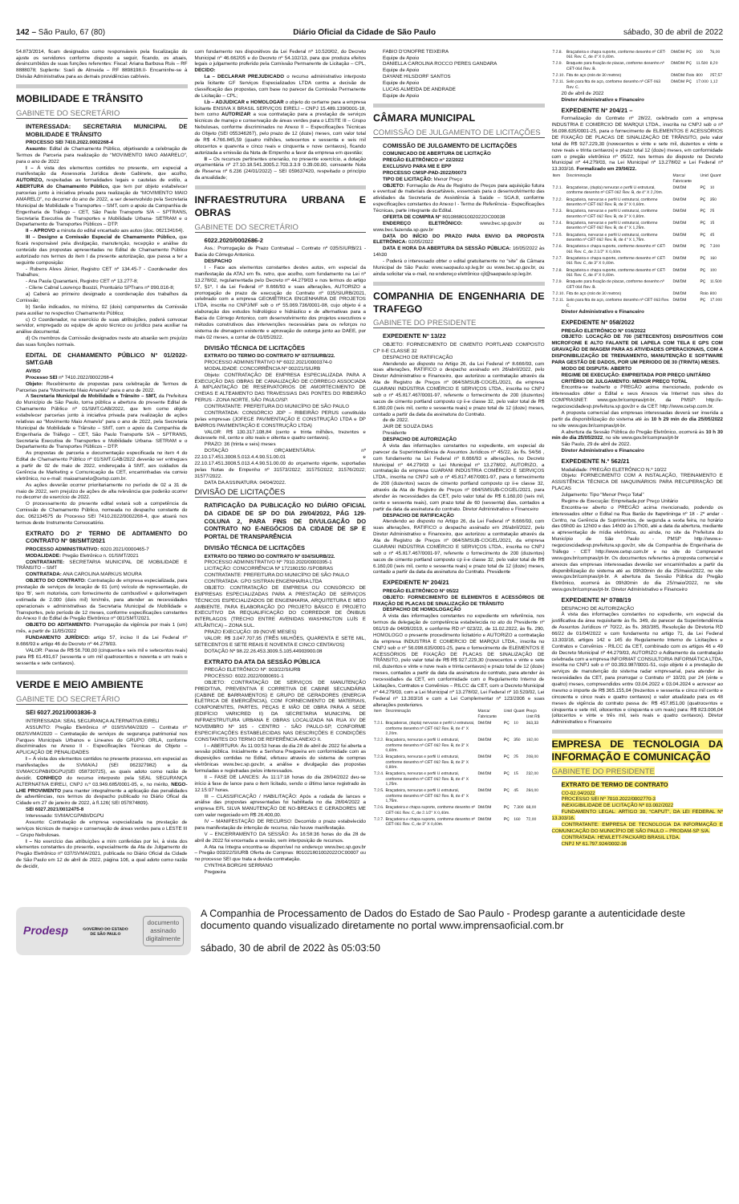142 – São Paulo, 67 (80) Diário Oficial da Cidade de São Paulo sábado, 30 de abril de 2022
54.873/2014, ficam designados como responsáveis pela fiscalização do ajuste os servidores conforme disposto a seguir, ficando, os atuais, desincumbidos de suas funções referentes: Fiscal: Ariana Barbosa Ruis – RF 8888078; Suplente: Sueli de Almeida – RF 8898198.II- Encaminhe-se à Divisão Administrativa para as demais providências cabíveis.
MOBILIDADE E TRÂNSITO
GABINETE DO SECRETÁRIO
INTERESSADA: SECRETARIA MUNICIPAL DE MOBILIDADE E TRÂNSITO
PROCESSO SEI 7410.2022.0002268-4
Assunto: Edital de Chamamento Público, objetivando a celebração de Termos de Parceria para realização do “MOVIMENTO MAIO AMARELO”, para o ano de 2022
I – À vista dos elementos contidos no presente, em especial a manifestação da Assessoria Jurídica deste Gabinete, que acolho, AUTORIZO, respeitadas as formalidades legais e cautelas de estilo, a ABERTURA do Chamamento Público, que tem por objeto estabelecer parcerias junto à iniciativa privada para realização do “MOVIMENTO MAIO AMARELO”, no decorrer do ano de 2022, a ser desenvolvido pela Secretaria Municipal de Mobilidade e Transportes – SMT, com o apoio da Companhia de Engenharia de Tráfego – CET, São Paulo Transporte S/A – SPTRANS, Secretaria Executiva de Transportes e Mobilidade Urbana- SETRAM e o Departamento de Transportes Públicos – DTP.
II – APROVO a minuta do edital encartado aos autos (doc. 062134164).
III – Designo a Comissão Especial de Chamamento Público, que ficará responsável pela divulgação, manutenção, recepção e análise do conteúdo das propostas apresentadas no Edital de Chamamento Público autorizado nos termos do item I da presente autorização, que passa a ter a seguinte composição:
- Rubens Alves Júnior, Registro CET nº 134.45-7 - Coordenador dos Trabalhos;
- Ana Paula Quarantani, Registro CET nº 13.277-8;
- Cilene Cabral Lourenço Buozzi, Prontuário SPTrans nº 090.016-8;
a) Caberá ao primeiro designado a coordenação dos trabalhos da Comissão;
b) Serão indicados, no mínimo, 02 (dois) componentes da Comissão para auxiliar no respectivo Chamamento Público;
c) O Coordenador, no exercício de suas atribuições, poderá convocar servidor, empregado ou equipe de apoio técnico ou jurídico para auxiliar na análise documental.
d) Os membros da Comissão designados neste ato atuarão sem prejuízo das suas funções normais.
EDITAL DE CHAMAMENTO PÚBLICO Nº 01/2022-SMT.GAB
AVISO
Processo SEI nº 7410.2022/0002268-4
Objeto: Recebimento de propostas para celebração de Termos de Parcerias para “Movimento Maio Amarelo” para o ano de 2022.
A Secretaria Municipal de Mobilidade e Trânsito – SMT, da Prefeitura do Município de São Paulo, torna pública a abertura do presente Edital de Chamamento Público nº 01/SMT.GAB/2022, que tem como objeto estabelecer parcerias junto à iniciativa privada para realização de ações relativas ao “Movimento Maio Amarelo” para o ano de 2022, pela Secretaria Municipal de Mobilidade e Trânsito – SMT, com o apoio da Companhia de Engenharia de Tráfego – CET, São Paulo Transporte S/A – SPTRANS, Secretaria Executiva de Transportes e Mobilidade Urbana- SETRAM e o Departamento de Transportes Públicos – DTP.
As propostas de parceria e documentação especificada no item 4 do Edital de Chamamento Público nº 01/SMT.GAB/2022 deverão ser entregues a partir de 02 de maio de 2022, endereçada à SMT, aos cuidados da Gerência de Marketing e Comunicação da CET, encaminhadas via correio eletrônico, no e-mail: maioamarelo@cetsp.com.br.
As ações deverão ocorrer prioritariamente no período de 02 a 31 de maio de 2022, sem prejuízo de ações de alta relevância que poderão ocorrer no decorrer do exercício de 2022.
O processamento do presente edital estará sob a competência da Comissão de Chamamento Público, nomeada no despacho constante do doc. 062134575 do Processo SEI 7410.2022/0002268-4, que atuará nos termos deste Instrumento Convocatório.
EXTRATO DO 2º TERMO DE ADITAMENTO DO CONTRATO Nº 08/SMT/2021
PROCESSO ADMINISTRATIVO: 6020.2021/0000465-7
MODALIDADE: Pregão Eletrônico n. 01/SMT/2021
CONTRATANTE: SECRETARIA MUNICIPAL DE MOBILIDADE E TRÂNSITO – SMT
CONTRATADA: ANA CAROLINA MARKUS MOURA
OBJETO DO CONTRATO: Contratação de empresa especializada, para prestação de serviços de locação de 01 (um) veículo de representação, do tipo ‘B’, sem motorista, com fornecimento de combustível e quilometragem estimada de 2.000 (dois mil) km/mês, para atender as necessidades operacionais e administrativas da Secretaria Municipal de Mobilidade e Transportes, pelo período de 12 meses, conforme especificações constantes do Anexo II do Edital de Pregão Eletrônico nº 001/SMT/2021.
OBJETO DO ADITAMENTO: Prorrogação da vigência por mais 1 (um) mês, a partir de 11/05/2022
FUNDAMENTO JURÍDICO: artigo 57, inciso II da Lei Federal nº 8.666/93 e artigo 46 do Decreto nº 44.279/03.
VALOR: Passa de R$ 56.700,00 (cinquenta e seis mil e setecentos reais) para R$ 61.491,67 (sessenta e um mil quatrocentos e noventa e um reais e sessenta e sete centavos).
VERDE E MEIO AMBIENTE
GABINETE DO SECRETÁRIO
SEI 6027.2021/0003836-3
INTERESSADA: SEAL SEGURANÇA ALTERNATIVA EIRELI
ASSUNTO: Pregão Eletrônico nº 019/SVMA/2020 – Contrato nº 062/SVMA/2020 – Contratação de serviços de segurança patrimonial nos Parques Municipais Urbanos e Lineares do GRUPO ORLA, conforme discriminados no Anexo II - Especificações Técnicas do Objeto – APLICAÇÃO DE PENALIDADES
I – À vista dos elementos contidos no presente processo, em especial as manifestações de SVMA/AJ (SEI 062327982) e da SVMA/CGPABI/DGPU(SEI 058730725), as quais adoto como razão de decidir, CONHEÇO do recurso interposto pela SEAL SEGURANÇA ALTERNATIVA EIRELI, CNPJ n.º 03.949.685/0001-05, e, no mérito, NEGO-LHE PROVIMENTO para manter integralmente a aplicação das penalidades de advertências, nos termos do despacho publicado no Diário Ofical da Cidade em 27 de janeiro de 2022, à fl.126( SEI 057874809).
SEI 6027.2021/0012475-8
Interessado: SVMA/CGPABI/DGPU
Assunto: Contratação de empresa especializada na prestação de serviços técnicos de manejo e conservação de áreas verdes para o LESTE III – Grupo Nebulosas.
I – No exercício das atribuições a mim conferidas por lei, à vista dos elementos constantes do presente, especialmente da Ata de Julgamento do Pregão Eletrônico nº 037/SVMA/2021, publicada no Diário Oficial da Cidade de São Paulo em 12 de abril de 2022, página 106, a qual adoto como razão de decidir,
com fundamento nos dispositivos da Lei Federal nº 10.520/02, do Decreto Municipal nº 46.662/05 e do Decreto nº 54.102/13, para que produza efeitos legais o julgamento proferido pela Comissão Permanente de Licitação – CPL, DECIDO:
I.a – DECLARAR PREJUDICADO o recurso administrativo interposto pela licitante GF Serviços Especializados LTDA contra a decisão de classificação das propostas, com base no parecer da Comissão Permanente de Licitação – CPL;
I.b – ADJUDICAR e HOMOLOGAR o objeto do certame para a empresa licitante ENSIVA X BRASIL SERVIÇOS EIRELI – CNPJ 15.489.139/0001-18, bem como AUTORIZAR a sua contratação para a prestação de serviços técnicos de manejo e conservação de áreas verdes para o LESTE III – Grupo Nebulosas, conforme discriminados no Anexo II – Especificações Técnicas do Objeto (SEI 055346267), pelo prazo de 12 (doze) meses, com valor total de R$ 4.766.845,59 (quatro milhões, setecentos e sessenta e seis mil oitocentos e quarenta e cinco reais e cinquenta e nove centavos), ficando autorizada a emissão da Nota de Empenho a favor da empresa em questão;
II – Os recursos pertinentes onerarão, no presente exercício, a dotação orçamentária nº 27.10.18.541.3005.2.703.3.3.9 0.39.00.00, consoante Nota de Reserva nº 6.236 (24/01/2022) – SEI 059637420, respeitado o princípio da anualidade;
INFRAESTRUTURA URBANA E OBRAS
GABINETE DO SECRETÁRIO
6022.2020/0002686-2
Ass.: Prorrogação de Prazo Contratual – Contrato nº 035/SIURB/21 - Bacia do Córrego Antonico.
DESPACHO
I - Face aos elementos constantes destes autos, em especial da manifestação da ATAJ em fls. retro, que acolho, com fundamento na Lei nº 13.278/02, regulamentada pelo Decreto nº 44.279/03 e nos termos do artigo 57, §1º, I da Lei Federal nº 8.666/93 e suas alterações, AUTORIZO a prorrogação de prazo de execução do Contrato nº 035/SIURB/2021, celebrado com a empresa GEOMÉTRICA ENGENHARIA DE PROJETOS LTDA, inscrita no CNPJ/MF sob o nº 55.069.736/0001-08, cujo objeto é a elaboração dos estudos hidrológico e hidráulico e de alternativas para a Bacia do Córrego Antonico, com desenvolvimento dos projetos executivos e métodos construtivos das intervenções necessárias para os reforços no sistema de drenagem existente e aprovação de outorga junto ao DAEE, por mais 02 meses, a contar de 01/05/2022.
DIVISÃO TÉCNICA DE LICITAÇÕES
EXTRATO DO TERMO DO CONTRATO Nº 037/SIURB/22.
PROCESSO ADMINISTRATIVO Nº 6022.2021/0000374-0
MODALIDADE: CONCORRÊNCIA Nº 002/21/SIURB
Objeto: CONTRATAÇÃO DE EMPRESA ESPECIALIZADA PARA A EXECUÇÃO DAS OBRAS DE CANALIZAÇÃO DE CÓRREGO ASSOCIADA À IMPLANTAÇÃO DE RESERVATÓRIOS DE AMORTECIMENTO DE CHEIAS E ALTEAMENTO DAS TRAVESSIAS DAS PONTES DO RIBEIRÃO PERUS - ZONA NORTE, SÃO PAULO/SP.
CONTRATANTE: PREFEITURA DO MUNICÍPIO DE SÃO PAULO
CONTRATADA: CONSÓRCIO JDP – RIBEIRÃO PERUS constituído pelas empresas (JOFEGE PAVIMENTAÇÃO E CONSTRUÇÃO LTDA e DP BARROS PAVIMENTAÇÃO E CONSTRUÇÃO LTDA)
VALOR: R$ 130.317.108,84 (cento e trinta milhões, trezentos e dezessete mil, cento e oito reais e oitenta e quatro centavos).
PRAZO: 36 (trinta e seis) meses
DOTAÇÃO ORÇAMENTÁRIA: nº 22.10.17.451.3008.5.013.4.4.90.51.00.01 e 22.10.17.451.3008.5.013.4.4.90.51.00.00 do orçamento vigente, suportadas pelas Notas de Empenho nº 31573/2022; 31575/2022; 31576/2022; 31577/2022.
DATA DA ASSINATURA: 04/04/2022.
DIVISÃO DE LICITAÇÕES
RATIFICAÇÃO DA PUBLICAÇÃO NO DIÁRIO OFICIAL DA CIDADE DE SP DO DIA 29/04/2022, PÁG 129- COLUNA 2, PARA FINS DE DIVULGAÇÃO DO CONTRATO NO E-NEGÓCIOS DA CIDADE DE SP E PORTAL DE TRANSPARÊNCIA
DIVISÃO TÉCNICA DE LICITAÇÕES
EXTRATO DO TERMO DO CONTRATO Nº 034/SIURB/22.
PROCESSO ADMINISTRATIVO Nº 7910.2020/0000395-1
LICITAÇÃO: CONCORRÊNCIA Nº 172180150 /SPOBRAS
CONTRATANTE: PREFEITURA DO MUNICÍPIO DE SÃO PAULO
CONTRATADA: GPO SISTRAN ENGENHARIA LTDA
OBJETO: CONTRATAÇÃO DE EMPRESA OU CONSÓRCIO DE EMPRESAS ESPECIALIZADAS PARA A PRESTAÇÃO DE SERVIÇOS TÉCNICOS ESPECIALIZADOS DE ENGENHARIA, ARQUITETURA E MEIO AMBIENTE, PARA ELABORAÇÃO DO PROJETO BÁSICO E PROJETO EXECUTIVO DA REQUALIFICAÇÃO DO CORREDOR DE ÔNIBUS INTERLAGOS (TRECHO ENTRE AVENIDAS WASHINGTON LUÍS E ATLÂNTICA) – ZONA SUL.
PRAZO EXECUÇÃO: 09 (NOVE MESES)
VALOR: R$ 3.047.707,95 (TRÊS MILHÕES, QUARENTA E SETE MIL, SETECENTOS E SETE REAIS E NOVENTA E CINCO CENTAVOS)
DOTAÇÃO Nº 98.22.26.453.3009.5.105.44903900.08
EXTRATO DA ATA DA SESSÃO PÚBLICA
PREGÃO ELETRÔNICO Nº: 003/22/SIURB
PROCESSO: 6022.2022/0000691-1
OBJETO: CONTRATAÇÃO DE SERVIÇOS DE MANUTENÇÃO PREDITIVA, PREVENTIVA E CORRETIVA DE CABINE SECUNDÁRIA (CABINE DE BARRAMENTOS) E GRUPO DE GERADORES (ENERGIA ELÉTRICA DE EMERGÊNCIA), COM FORNECIMENTO DE MATERIAIS, COMPONENTES, PARTES, PEÇAS E MÃO DE OBRA PARA A SEDE (EDIFÍCIO VARICRED II) DA SECRETARIA MUNICIPAL DE INFRAESTRUTURA URBANA E OBRAS LOCALIZADA NA RUA XV DE NOVEMBRO Nº 165 - CENTRO - SÃO PAULO-SP, CONFORME ESPECIFICAÇÕES ESTABELECIDAS NAS DESCRIÇÕES E CONDIÇÕES CONSTANTES DO TERMO DE REFERÊNCIA ANEXO II.
I – ABERTURA: Às 11:00:53 horas do dia 28 de abril de 2022 foi aberta a sessão pública. Inicialmente a Senhora Pregoeira em conformidade com as disposições contidas no Edital, efetuou através do sistema de compras eletrônicas www.bec.sp.gov.br, a análise e divulgação das propostas formuladas e registradas pelos interessados.
II – FASE DE LANCES: Às 11:17:18 horas do dia 28/04/2022 deu-se início à fase de lance para o item licitado, sendo o último lance registrado às 12:15:07 horas.
III – CLASSIFICAÇÃO / HABILITAÇÃO: Após a rodada de lances e análise das propostas apresentadas foi habilitada no dia 28/04/2022 a empresa EFL SILVA MANUTENÇÃO DE NO-BREAKS E GERADORES ME com valor negociado em R$ 26.400,00.
IV – MANIFESTAÇÃO DE RECURSO: Decorrido o prazo estabelecido para manifestação de intenção de recurso, não houve manifestação.
V – ENCERRAMENTO DA SESSÃO: Às 16:58:36 horas do dia 28 de abril de 2022 foi encerrada a sessão, sem interposição de recursos.
A Ata na íntegra encontra-se disponível no endereço www.bec.sp.gov.br – Pregão 003/22/SIURB Oferta de Compras: 801021801002022OC00007 ou no processo SEI que trata a devida contratação.
CYNTHIA BORGHI SERRANO
Pregoeira
FABIO D’ONOFRE TEIXEIRA
Equipe de Apoio
DANIELLA CAROLINA ROCCO PERES GANDARA
Equipe de Apoio
DAYANE HILSDORF SANTOS
Equipe de Apoio
LUCAS ALMEIDA DE ANDRADE
Equipe de Apoio
CÂMARA MUNICIPAL
COMISSÃO DE JULGAMENTO DE LICITAÇÕES
COMISSÃO DE JULGAMENTO DE LICITAÇÕES
COMUNICADO DE ABERTURA DE LICITAÇÃO
PREGÃO ELETRÔNICO nº 22/2022
EXCLUSIVO PARA ME E EPP
PROCESSO CMSP-PAD-2022/00073
TIPO DE LICITAÇÃO: Menor Preço
OBJETO: Formação de Ata de Registro de Preços para aquisição futura e eventual de materiais descartáveis, essenciais para o desenvolvimento das atividades da Secretaria de Assistência à Saúde – SGA.8, conforme especificações constantes do Anexo I - Termo de Referência - Especificações Técnicas, parte integrante do Edital.
OFERTA DE COMPRA Nº 801086801002022OC00038
ENDEREÇO ELETRÔNICO: www.bec.sp.gov.br ou www.bec.fazenda.sp.gov.br
DATA DO INÍCIO DO PRAZO PARA ENVIO DA PROPOSTA ELETRÔNICA: 02/05/2022
DATA E HORA DA ABERTURA DA SESSÃO PÚBLICA: 16/05/2022 às 14h30
- Poderá o interessado obter o edital gratuitamente no “site” da Câmara Municipal de São Paulo: www.saopaulo.sp.leg.br ou www.bec.sp.gov.br, ou ainda solicitar via e-mail, no endereço eletrônico cjl@saopaulo.sp.leg.br.
COMPANHIA DE ENGENHARIA DE TRAFEGO
GABINETE DO PRESIDENTE
EXPEDIENTE Nº 13/22
OBJETO: FORNECIMENTO DE CIMENTO PORTLAND COMPOSTO CP II-E CLASSE 32
DESPACHO DE RATIFICAÇÃO
Atendendo ao disposto no Artigo 26, da Lei Federal nº 8.666/93, com suas alterações, RATIFICO o despacho assinado em 26/abril/2022, pelo Diretor Administrativo e Financeiro, que autorizou a contratação através da Ata de Registro de Preços nº 064/SMSUB-COGEL/2021, da empresa GUARANI INDÚSTRIA COMÉRCIO E SERVIÇOS LTDA., inscrita no CNPJ sob o nº 45.817.467/0001-97, referente o fornecimento de 200 (duzentos) sacos de cimento portland composto cp ii-e classe 32, pelo valor total de R$ 6.160,00 (seis mil, cento e sessenta reais) e prazo total de 12 (doze) meses, contado a partir da data da assinatura do Contrato.
de de 2022.
JAIR DE SOUZA DIAS
Presidente
DESPACHO DE AUTORIZAÇÃO
À vista das informações constantes no expediente, em especial do parecer da Superintendência de Assuntos Jurídicos nº 45/22, às fls. 54/56 , com fundamento na Lei Federal nº 8.666/93 e alterações, no Decreto Municipal nº 44.279/03 e Lei Municipal nº 13.278/02, AUTORIZO, a contratação da empresa GUARANI INDÚSTRIA COMÉRCIO E SERVIÇOS LTDA., inscrita no CNPJ sob o nº 45.817.467/0001-97, para o fornecimento de 200 (duzentos) sacos de cimento portland composto cp ii-e classe 32, através da Ata de Registro de Preços nº 064/SMSUB-COGEL/2021, para atender às necessidades da CET, pelo valor total de R$ 6.160,00 (seis mil, cento e sessenta reais), com prazo total de 60 (sessenta) dias, contados a partir da data da assinatura do contrato. Diretor Administrativo e Financeiro
DESPACHO DE RATIFICAÇÃO
Atendendo ao disposto no Artigo 26, da Lei Federal nº 8.666/93, com suas alterações, RATIFICO o despacho assinado em 26/abril/2022, pelo Diretor Administrativo e Financeiro, que autorizou a contratação através da Ata de Registro de Preços nº 064/SMSUB-COGEL/2021, da empresa GUARANI INDÚSTRIA COMÉRCIO E SERVIÇOS LTDA., inscrita no CNPJ sob o nº 45.817.467/0001-97, referente o fornecimento de 200 (duzentos) sacos de cimento portland composto cp ii-e classe 32, pelo valor total de R$ 6.160,00 (seis mil, cento e sessenta reais) e prazo total de 12 (doze) meses, contado a partir da data da assinatura do Contrato. Presidente
EXPEDIENTE Nº 204/21
PREGÃO ELETRÔNICO Nº 05/22
OBJETO: FORNECIMENTO DE ELEMENTOS E ACESSÓRIOS DE FIXAÇÃO DE PLACAS DE SINALIZAÇÃO DE TRÂNSITO
DESPACHO DE HOMOLOGAÇÃO
À vista das informações constantes no expediente em referência, nos termos da delegação de competência estabelecida no ato do Presidente nº 061/19 de 04/09/2019, e conforme RD nº 023/22, de 11.02.2022, às fls. 290, HOMOLOGO o presente procedimento licitatório e AUTORIZO a contratação da empresa INDUSTRIA E COMERCIO DE MARQUI LTDA., inscrita no CNPJ sob o nº 56.098.635/0001-25, para o fornecimento de ELEMENTOS E ACESSÓRIOS DE FIXAÇÃO DE PLACAS DE SINALIZAÇÃO DE TRÂNSITO, pelo valor total de R$ R$ 927.229,30 (novecentos e vinte e sete mil, duzentos e vinte e nove reais e trinta centavos) e prazo total de 12 (doze) meses, contados a partir da data da assinatura do contrato, para atender às necessidades da CET, em conformidade com o Regulamento Interno de Licitações, Contratos e Convênios – RILCC da CET, com o Decreto Municipal nº 44.279/03, com a Lei Municipal nº 13.278/02, Lei Federal nº 10.520/02, Lei Federal nº 13.303/16 e com a Lei Complementar nº 123/2006 e suas alterações posteriores.
| Item | Discriminação | Marca/ Fabricante | Unid | Quant | Preço Unit R$ |
| --- | --- | --- | --- | --- | --- |
| 7.2.1. | Braçadeiras, (dupla) nervuras e perfil U estrutural, conforme desenho nº CET-062 Rev. B, de 4" X 2,20m. | DM/DM | PÇ | 10 | 363,33 |
| 7.2.2. | Braçadeira, nervuras e perfil U estrutural, conforme desenho nº CET-062 Rev. B, de 3" X 0,60m. | DM/DM | PÇ | 350 | 192,00 |
| 7.2.3. | Braçadeira, nervuras e perfil U estrutural, conforme desenho nº CET-062 Rev. B, de 3" X 0,80m. | DM/DM | PÇ | 25 | 208,00 |
| 7.2.4. | Braçadeira, nervuras e perfil U estrutural, conforme desenho nº CET-062 Rev. B, de 4" X 1,25m. | DM/DM | PÇ | 15 | 232,00 |
| 7.2.5. | Braçadeira, nervuras e perfil U estrutural, conforme desenho nº CET-062 Rev. B, de 4" X 1,75m. | DM/DM | PÇ | 45 | 284,00 |
| 7.2.6. | Braçadeira e chapa suporte, conforme desenho nº CET-061 Rev. C, de 2.1/2" X 0,40m. | DM/DM | PÇ | 7.300 | 68,00 |
| 7.2.7. | Braçadeira e chapa suporte, conforme desenho nº CET-061 Rev. C, de 3" X 0,40m. | DM/DM | PÇ | 160 | 72,00 |
| 7.2.8. | Braçadeira e chapa suporte, conforme desenho nº CET-061 Rev. C, de 4" X 0,40m. | DM/DM | PÇ | 100 | 76,00 |
| 7.2.9. | Braquete para fixação de placas, conforme desenho nº CET-064 Rev. B. | DM/DM | PÇ | 11.500 | 8,20 |
| 7.2.10. | Fita de aço (rolo de 30 metros) | DM/DM | Rolo | 800 | 257,57 |
| 7.2.11. | Selo para fita de aço, conforme desenho nº CET-063 Rev. C. | DM/DM | PÇ | 17.000 | 1,12 |
20 de abril de 2022
Diretor Administrativo e Financeiro
EXPEDIENTE Nº 204/21 –
Formalização do Contrato nº 28/22, celebrado com a empresa INDUSTRIA E COMERCIO DE MARQUI LTDA., inscrita no CNPJ sob o nº 56.098.635/0001-25, para o fornecimento de ELEMENTOS E ACESSÓRIOS DE FIXAÇÃO DE PLACAS DE SINALIZAÇÃO DE TRÂNSITO, pelo valor total de R$ 927.229,30 (novecentos e vinte e sete mil, duzentos e vinte e nove reais e trinta centavos) e prazo total 12 (doze) meses, em conformidade com o pregão eletrônico nº 05/22, nos termos do disposto no Decreto Municipal nº 44.279/03, na Lei Municipal nº 13.278/02 e Lei Federal nº 13.303/16. Formalizado em 29/04/22.
| Item | Discriminação | Marca/ Fabricante | Unid | Quant |
| --- | --- | --- | --- | --- |
| 7.2.1. | Braçadeiras, (dupla) nervuras e perfil U estrutural, conforme desenho nº CET-062 Rev. B, de 4" X 2,20m. | DM/DM | PÇ | 10 |
| 7.2.2. | Braçadeira, nervuras e perfil U estrutural, conforme desenho nº CET-062 Rev. B, de 3" X 0,60m. | DM/DM | PÇ | 350 |
| 7.2.3. | Braçadeira, nervuras e perfil U estrutural, conforme desenho nº CET-062 Rev. B, de 3" X 0,80m. | DM/DM | PÇ | 25 |
| 7.2.4. | Braçadeira, nervuras e perfil U estrutural, conforme desenho nº CET-062 Rev. B, de 4" X 1,25m. | DM/DM | PÇ | 15 |
| 7.2.5. | Braçadeira, nervuras e perfil U estrutural, conforme desenho nº CET-062 Rev. B, de 4" X 1,75m. | DM/DM | PÇ | 45 |
| 7.2.6. | Braçadeira e chapa suporte, conforme desenho nº CET-061 Rev. C, de 2.1/2" X 0,40m. | DM/DM | PÇ | 7.300 |
| 7.2.7. | Braçadeira e chapa suporte, conforme desenho nº CET-061 Rev. C, de 3" X 0,40m. | DM/DM | PÇ | 160 |
| 7.2.8. | Braçadeira e chapa suporte, conforme desenho nº CET-061 Rev. C, de 4" X 0,40m. | DM/DM | PÇ | 100 |
| 7.2.9. | Braquete para fixação de placas, conforme desenho nº CET-064 Rev. B. | DM/DM | PÇ | 11.500 |
| 7.2.10. | Fita de aço (rolo de 30 metros) | DM/DM | Rolo | 800 |
| 7.2.11. | Selo para fita de aço, conforme desenho nº CET-063 Rev. C. | DM/DM | PÇ | 17.000 |
Diretor Administrativo e Financeiro
EXPEDIENTE Nº 058/2022
PREGÃO ELETRÔNICO Nº 016/2022
OBJETO: LOCAÇÃO DE 700 (SETECENTOS) DISPOSITIVOS COM MICROFONE E ALTO FALANTE DE LAPELA COM TELA E GPS COM GRAVAÇÃO DE IMAGEM PARA AS ATIVIDADES OPERACIONAIS, COM A DISPONIBILIZAÇÃO DE TREINAMENTO, MANUTENÇÃO E SOFTWARE PARA GESTÃO DE DADOS, POR UM PERIODO DE 30 (TRINTA) MESES.
MODO DE DISPUTA: ABERTO
REGIME DE EXECUÇÃO: EMPREITADA POR PREÇO UNITÁRIO
CRITÉRIO DE JULGAMENTO: MENOR PREÇO TOTAL
Encontra-se reaberto o PREGÃO acima mencionado, podendo os interessados obter o Edital e seus Anexos via Internet nos sites do COMPRASNET: www.gov.br/compras/pt-br, da PMSP: http://e-negocioscidadesp.prefeitura.sp.gov.br e da CET: http://www.cetsp.com.br.
A proposta comercial das empresas interessadas deverá ser inserida a partir da disponibilização do sistema até às 10 h 29 min do dia 25/05/2022 no site www.gov.br/compras/pt-br.
A abertura da Sessão Pública do Pregão Eletrônico, ocorrerá às 10 h 30 min do dia 25/05/2022, no site www.gov.br/compras/pt-br
São Paulo, 29 de abril de 2022.
Diretor Administrativo e Financeiro
EXPEDIENTE N.º 562/21
Modalidade: PREGÃO ELETRÔNICO N.º 10/22
Objeto: FORNECIMENTO COM A INSTALAÇÃO, TREINAMENTO E ASSISTÊNCIA TÉCNICA DE MAQUINÁRIOS PARA RECUPERAÇÃO DE PLACAS
Julgamento: Tipo “Menor Preço Total”
Regime de Execução: Empreitada por Preço Unitário
Encontra-se aberto o PREGÃO acima mencionado, podendo os interessados obter o Edital na Rua Barão de Itapetininga nº 18 - 2º andar - Centro, na Gerência de Suprimentos, de segunda a sexta feira, no horário das 09h00 às 12h00 e das 14h00 às 17h00, até a data da abertura, mediante a apresentação de mídia eletrônica, ou ainda, no site da Prefeitura do Município de São Paulo - PMSP http://www.e-negocioscidadesp.prefeitura.sp.gov.br, site da Companhia de Engenharia de Tráfego - CET http://www.cetsp.com.br e no site do Comprasnet www.gov.br/compras/pt-br. Os documentos referentes à proposta comercial e anexos das empresas interessadas deverão ser encaminhados a partir da disponibilização do sistema até as 09h30min do dia 25/maio/2022, no site www.gov.br/compras/pt-br. A abertura da Sessão Pública do Pregão Eletrônico, ocorrerá às 09h30min do dia 25/maio/2022, no site www.gov.br/compras/pt-br. Diretor Administrativo e Financeiro
EXPEDIENTE Nº 0788/19
DESPACHO DE AUTORIZAÇÃO
À vista das informações constantes no expediente, em especial da justificativa da área requisitante às fls. 349, do parecer da Superintendência de Assuntos Jurídicos nº 70/22, às fls. 383/385, Resolução de Diretoria RD 66/22 de 01/04/2022 e com fundamento no artigo 71, da Lei Federal 13.303/16, artigos 142 e 145 do Regulamento Interno de Licitações e Contratos e Convênios - RILCC da CET, combinado com os artigos 46 e 49 do Decreto Municipal nº 44.279/03, AUTORIZO o Aditamento da contratação celebrada com a empresa INFORMAT CONSULTORIA INFORMÁTICA LTDA, inscrita no CNPJ sob o nº 00.393.987/0001-51, cujo objeto é a prestação de serviços de manutenção do sistema radar empresarial, para atender às necessidades da CET, para prorrogar o Contrato nº 10/20, por 24 (vinte e quatro) meses, compreendidos entre 03.04.2022 e 03.04.2024 e acrescer ao mesmo o importe de R$ 365.155,04 (trezentos e sessenta e cinco mil cento e cincoenta e cinco reais e quatro centavos) o valor atualizado para os 48 meses de vigência do contrato passa de: R$ 457.851,00 (quatrocentos e cinquenta e sete mil, oitocentos e cinquenta e um reais) para: R$ 823.006,04 (oitocentos e vinte e três mil, seis reais e quatro centavos). Diretor Administrativo e Financeiro
EMPRESA DE TECNOLOGIA DA INFORMAÇÃO E COMUNICAÇÃO
GABINETE DO PRESIDENTE
EXTRATO DE TERMO DE CONTRATO
CO-02.04/2022
PROCESSO SEI Nº 7010.2022/0002770-3
INEXIGIBILIDADE DE LICITAÇÃO Nº 03.002/2022
FUNDAMENTO LEGAL: ARTIGO 30, “CAPUT”, DA LEI FEDERAL Nº 13.303/16.
CONTRATANTE: EMPRESA DE TECNOLOGIA DA INFORMAÇÃO E COMUNICAÇÃO DO MUNICÍPIO DE SÃO PAULO – PRODAM-SP S/A.
CONTRATADA: HEWLETT-PACKARD BRASIL LTDA.
CNPJ Nº 61.797.924/0002-36
Prodesp GOVERNO DO ESTADO
DE SÃO PAULO documento
assinado
digitalmente
A Companhia de Processamento de Dados do Estado de Sao Paulo - Prodesp garante a autenticidade deste documento quando visualizado diretamente no portal www.imprensaoficial.com.br
sábado, 30 de abril de 2022 às 05:03:50